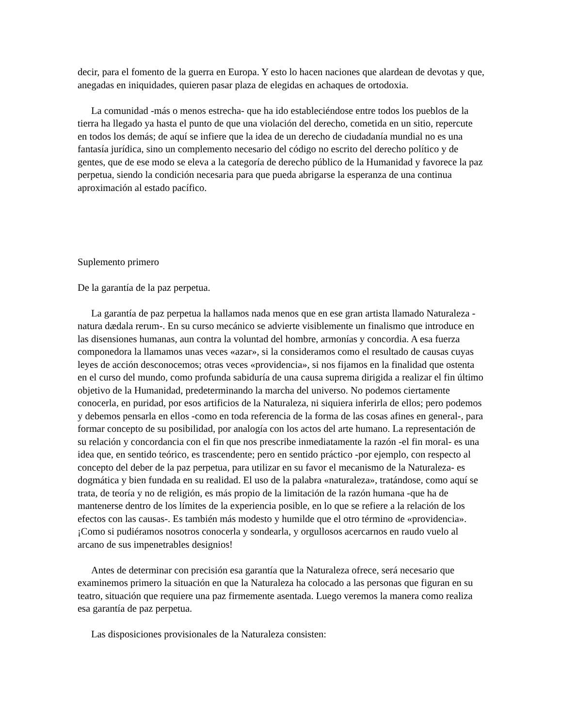decir, para el fomento de la guerra en Europa. Y esto lo hacen naciones que alardean de devotas y que, anegadas en iniquidades, quieren pasar plaza de elegidas en achaques de ortodoxia.
La comunidad -más o menos estrecha- que ha ido estableciéndose entre todos los pueblos de la tierra ha llegado ya hasta el punto de que una violación del derecho, cometida en un sitio, repercute en todos los demás; de aquí se infiere que la idea de un derecho de ciudadanía mundial no es una fantasía jurídica, sino un complemento necesario del código no escrito del derecho político y de gentes, que de ese modo se eleva a la categoría de derecho público de la Humanidad y favorece la paz perpetua, siendo la condición necesaria para que pueda abrigarse la esperanza de una continua aproximación al estado pacífico.
Suplemento primero
De la garantía de la paz perpetua.
La garantía de paz perpetua la hallamos nada menos que en ese gran artista llamado Naturaleza -natura dædala rerum-. En su curso mecánico se advierte visiblemente un finalismo que introduce en las disensiones humanas, aun contra la voluntad del hombre, armonías y concordia. A esa fuerza componedora la llamamos unas veces «azar», si la consideramos como el resultado de causas cuyas leyes de acción desconocemos; otras veces «providencia», si nos fijamos en la finalidad que ostenta en el curso del mundo, como profunda sabiduría de una causa suprema dirigida a realizar el fin último objetivo de la Humanidad, predeterminando la marcha del universo. No podemos ciertamente conocerla, en puridad, por esos artificios de la Naturaleza, ni siquiera inferirla de ellos; pero podemos y debemos pensarla en ellos -como en toda referencia de la forma de las cosas afines en general-, para formar concepto de su posibilidad, por analogía con los actos del arte humano. La representación de su relación y concordancia con el fin que nos prescribe inmediatamente la razón -el fin moral- es una idea que, en sentido teórico, es trascendente; pero en sentido práctico -por ejemplo, con respecto al concepto del deber de la paz perpetua, para utilizar en su favor el mecanismo de la Naturaleza- es dogmática y bien fundada en su realidad. El uso de la palabra «naturaleza», tratándose, como aquí se trata, de teoría y no de religión, es más propio de la limitación de la razón humana -que ha de mantenerse dentro de los límites de la experiencia posible, en lo que se refiere a la relación de los efectos con las causas-. Es también más modesto y humilde que el otro término de «providencia». ¡Como si pudiéramos nosotros conocerla y sondearla, y orgullosos acercarnos en raudo vuelo al arcano de sus impenetrables designios!
Antes de determinar con precisión esa garantía que la Naturaleza ofrece, será necesario que examinemos primero la situación en que la Naturaleza ha colocado a las personas que figuran en su teatro, situación que requiere una paz firmemente asentada. Luego veremos la manera como realiza esa garantía de paz perpetua.
Las disposiciones provisionales de la Naturaleza consisten: